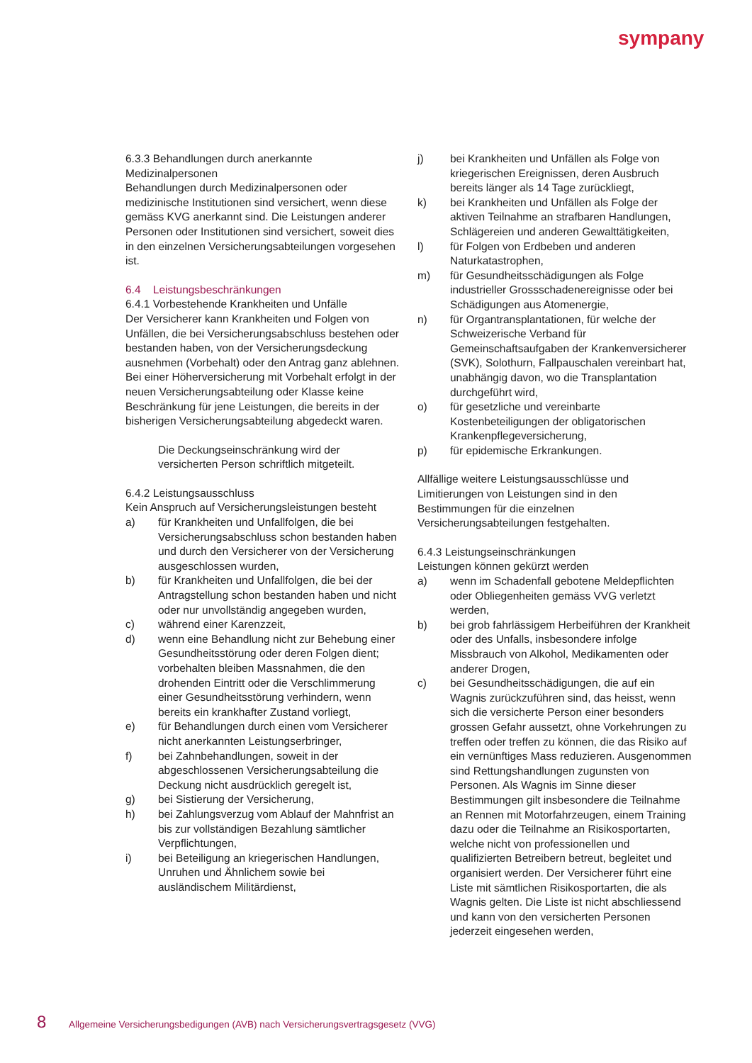sympany
6.3.3 Behandlungen durch anerkannte Medizinalpersonen
Behandlungen durch Medizinalpersonen oder medizinische Institutionen sind versichert, wenn diese gemäss KVG anerkannt sind. Die Leistungen anderer Personen oder Institutionen sind versichert, soweit dies in den einzelnen Versicherungsabteilungen vorgesehen ist.
6.4 Leistungsbeschränkungen
6.4.1 Vorbestehende Krankheiten und Unfälle
Der Versicherer kann Krankheiten und Folgen von Unfällen, die bei Versicherungsabschluss bestehen oder bestanden haben, von der Versicherungsdeckung ausnehmen (Vorbehalt) oder den Antrag ganz ablehnen. Bei einer Höherversicherung mit Vorbehalt erfolgt in der neuen Versicherungsabteilung oder Klasse keine Beschränkung für jene Leistungen, die bereits in der bisherigen Versicherungsabteilung abgedeckt waren.
Die Deckungseinschränkung wird der versicherten Person schriftlich mitgeteilt.
6.4.2 Leistungsausschluss
Kein Anspruch auf Versicherungsleistungen besteht
a) für Krankheiten und Unfallfolgen, die bei Versicherungsabschluss schon bestanden haben und durch den Versicherer von der Versicherung ausgeschlossen wurden,
b) für Krankheiten und Unfallfolgen, die bei der Antragstellung schon bestanden haben und nicht oder nur unvollständig angegeben wurden,
c) während einer Karenzzeit,
d) wenn eine Behandlung nicht zur Behebung einer Gesundheitsstörung oder deren Folgen dient; vorbehalten bleiben Massnahmen, die den drohenden Eintritt oder die Verschlimmerung einer Gesundheitsstörung verhindern, wenn bereits ein krankhafter Zustand vorliegt,
e) für Behandlungen durch einen vom Versicherer nicht anerkannten Leistungserbringer,
f) bei Zahnbehandlungen, soweit in der abgeschlossenen Versicherungsabteilung die Deckung nicht ausdrücklich geregelt ist,
g) bei Sistierung der Versicherung,
h) bei Zahlungsverzug vom Ablauf der Mahnfrist an bis zur vollständigen Bezahlung sämtlicher Verpflichtungen,
i) bei Beteiligung an kriegerischen Handlungen, Unruhen und Ähnlichem sowie bei ausländischem Militärdienst,
j) bei Krankheiten und Unfällen als Folge von kriegerischen Ereignissen, deren Ausbruch bereits länger als 14 Tage zurückliegt,
k) bei Krankheiten und Unfällen als Folge der aktiven Teilnahme an strafbaren Handlungen, Schlägereien und anderen Gewalttätigkeiten,
l) für Folgen von Erdbeben und anderen Naturkatastrophen,
m) für Gesundheitsschädigungen als Folge industrieller Grossschadenereignisse oder bei Schädigungen aus Atomenergie,
n) für Organtransplantationen, für welche der Schweizerische Verband für Gemeinschaftsaufgaben der Krankenversicherer (SVK), Solothurn, Fallpauschalen vereinbart hat, unabhängig davon, wo die Transplantation durchgeführt wird,
o) für gesetzliche und vereinbarte Kostenbeteiligungen der obligatorischen Krankenpflegeversicherung,
p) für epidemische Erkrankungen.
Allfällige weitere Leistungsausschlüsse und Limitierungen von Leistungen sind in den Bestimmungen für die einzelnen Versicherungsabteilungen festgehalten.
6.4.3 Leistungseinschränkungen
Leistungen können gekürzt werden
a) wenn im Schadenfall gebotene Meldepflichten oder Obliegenheiten gemäss VVG verletzt werden,
b) bei grob fahrlässigem Herbeiführen der Krankheit oder des Unfalls, insbesondere infolge Missbrauch von Alkohol, Medikamenten oder anderer Drogen,
c) bei Gesundheitsschädigungen, die auf ein Wagnis zurückzuführen sind, das heisst, wenn sich die versicherte Person einer besonders grossen Gefahr aussetzt, ohne Vorkehrungen zu treffen oder treffen zu können, die das Risiko auf ein vernünftiges Mass reduzieren. Ausgenommen sind Rettungshandlungen zugunsten von Personen. Als Wagnis im Sinne dieser Bestimmungen gilt insbesondere die Teilnahme an Rennen mit Motorfahrzeugen, einem Training dazu oder die Teilnahme an Risikosportarten, welche nicht von professionellen und qualifizierten Betreibern betreut, begleitet und organisiert werden. Der Versicherer führt eine Liste mit sämtlichen Risikosportarten, die als Wagnis gelten. Die Liste ist nicht abschliessend und kann von den versicherten Personen jederzeit eingesehen werden,
8 Allgemeine Versicherungsbedigungen (AVB) nach Versicherungsvertragsgesetz (VVG)